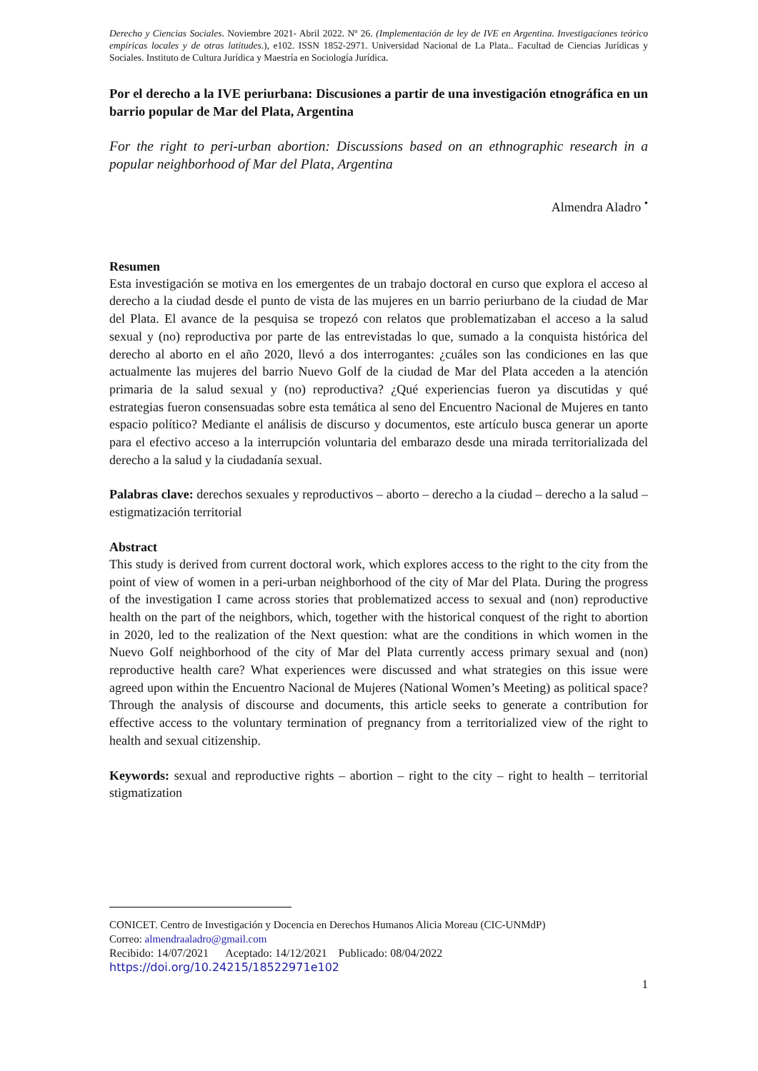Derecho y Ciencias Sociales. Noviembre 2021- Abril 2022. Nº 26. (Implementación de ley de IVE en Argentina. Investigaciones teórico empíricas locales y de otras latitudes.), e102. ISSN 1852-2971. Universidad Nacional de La Plata.. Facultad de Ciencias Jurídicas y Sociales. Instituto de Cultura Jurídica y Maestría en Sociología Jurídica.
Por el derecho a la IVE periurbana: Discusiones a partir de una investigación etnográfica en un barrio popular de Mar del Plata, Argentina
For the right to peri-urban abortion: Discussions based on an ethnographic research in a popular neighborhood of Mar del Plata, Argentina
Almendra Aladro <sup>•</sup>
Resumen
Esta investigación se motiva en los emergentes de un trabajo doctoral en curso que explora el acceso al derecho a la ciudad desde el punto de vista de las mujeres en un barrio periurbano de la ciudad de Mar del Plata. El avance de la pesquisa se tropezó con relatos que problematizaban el acceso a la salud sexual y (no) reproductiva por parte de las entrevistadas lo que, sumado a la conquista histórica del derecho al aborto en el año 2020, llevó a dos interrogantes: ¿cuáles son las condiciones en las que actualmente las mujeres del barrio Nuevo Golf de la ciudad de Mar del Plata acceden a la atención primaria de la salud sexual y (no) reproductiva? ¿Qué experiencias fueron ya discutidas y qué estrategias fueron consensuadas sobre esta temática al seno del Encuentro Nacional de Mujeres en tanto espacio político? Mediante el análisis de discurso y documentos, este artículo busca generar un aporte para el efectivo acceso a la interrupción voluntaria del embarazo desde una mirada territorializada del derecho a la salud y la ciudadanía sexual.
Palabras clave: derechos sexuales y reproductivos – aborto – derecho a la ciudad – derecho a la salud – estigmatización territorial
Abstract
This study is derived from current doctoral work, which explores access to the right to the city from the point of view of women in a peri-urban neighborhood of the city of Mar del Plata. During the progress of the investigation I came across stories that problematized access to sexual and (non) reproductive health on the part of the neighbors, which, together with the historical conquest of the right to abortion in 2020, led to the realization of the Next question: what are the conditions in which women in the Nuevo Golf neighborhood of the city of Mar del Plata currently access primary sexual and (non) reproductive health care? What experiences were discussed and what strategies on this issue were agreed upon within the Encuentro Nacional de Mujeres (National Women’s Meeting) as political space? Through the analysis of discourse and documents, this article seeks to generate a contribution for effective access to the voluntary termination of pregnancy from a territorialized view of the right to health and sexual citizenship.
Keywords: sexual and reproductive rights – abortion – right to the city – right to health – territorial stigmatization
CONICET. Centro de Investigación y Docencia en Derechos Humanos Alicia Moreau (CIC-UNMdP)
Correo: almendraaladro@gmail.com
Recibido: 14/07/2021 Aceptado: 14/12/2021 Publicado: 08/04/2022
https://doi.org/10.24215/18522971e102
1